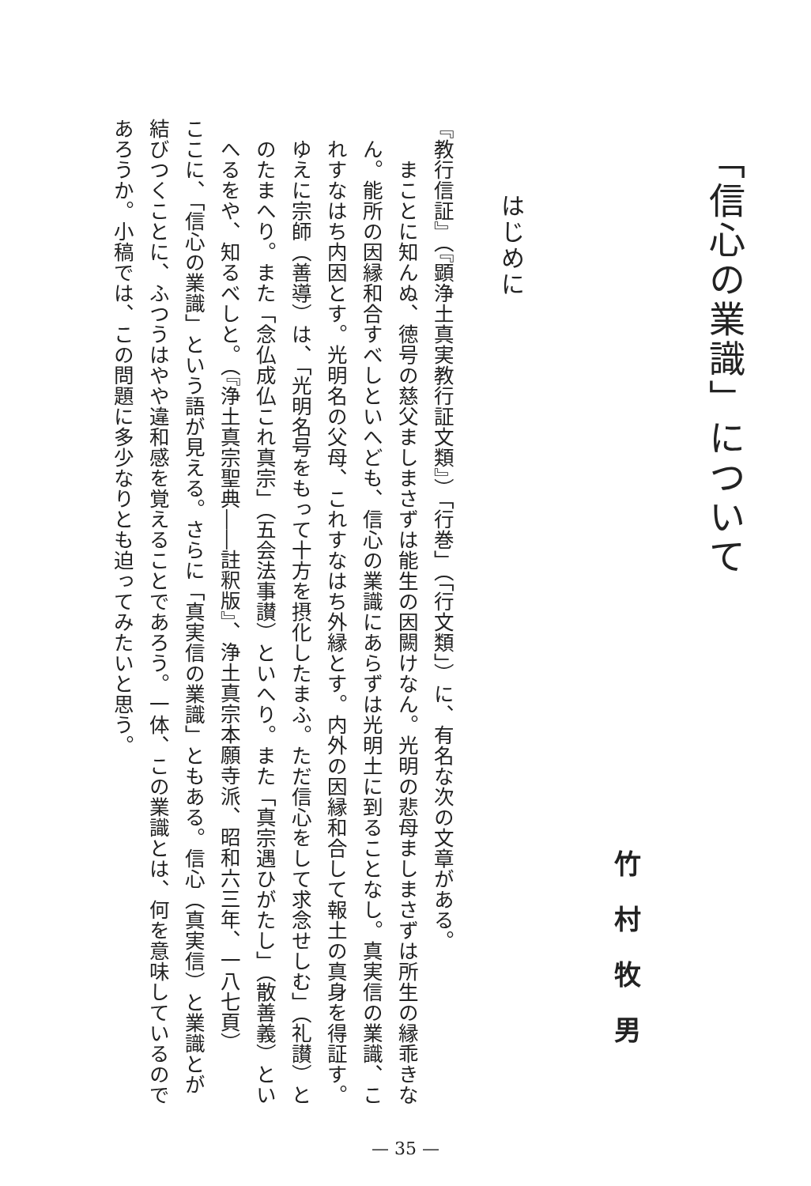「信心の業識」について
竹村牧男
はじめに
『教行信証』（『顕浄土真実教行証文類』）「行巻」（「行文類」）に、有名な次の文章がある。
まことに知んぬ、徳号の慈父ましまさずは能生の因闕けなん。光明の悲母ましまさずは所生の縁乖きなん。能所の因縁和合すべしといへども、信心の業識にあらずは光明土に到ることなし。真実信の業識、これすなはち内因とす。光明名の父母、これすなはち外縁とす。内外の因縁和合して報土の真身を得証す。ゆえに宗師（善導）は、「光明名号をもって十方を摂化したまふ。ただ信心をして求念せしむ」（礼讃）とのたまへり。また「念仏成仏これ真宗」（五会法事讃）といへり。また「真宗遇ひがたし」（散善義）といへるをや、知るべしと。（『浄土真宗聖典――註釈版』、浄土真宗本願寺派、昭和六三年、一八七頁）
ここに、「信心の業識」という語が見える。さらに「真実信の業識」ともある。信心（真実信）と業識とが結びつくことに、ふつうはやや違和感を覚えることであろう。一体、この業識とは、何を意味しているのであろうか。小稿では、この問題に多少なりとも迫ってみたいと思う。
— 35 —